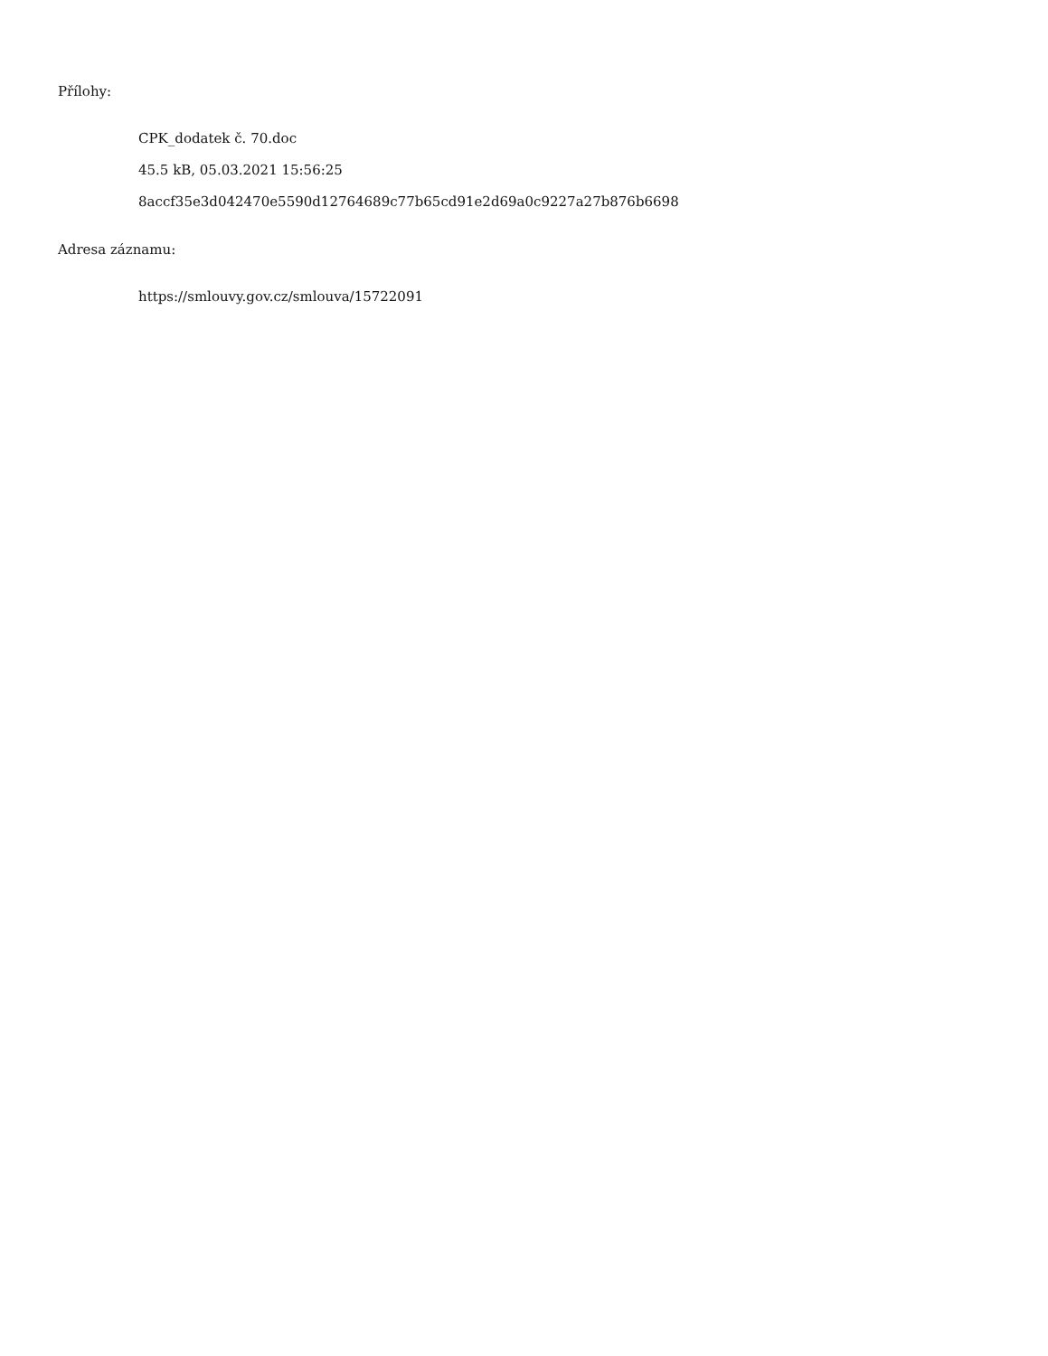Přílohy:
CPK_dodatek č. 70.doc
45.5 kB, 05.03.2021 15:56:25
8accf35e3d042470e5590d12764689c77b65cd91e2d69a0c9227a27b876b6698
Adresa záznamu:
https://smlouvy.gov.cz/smlouva/15722091